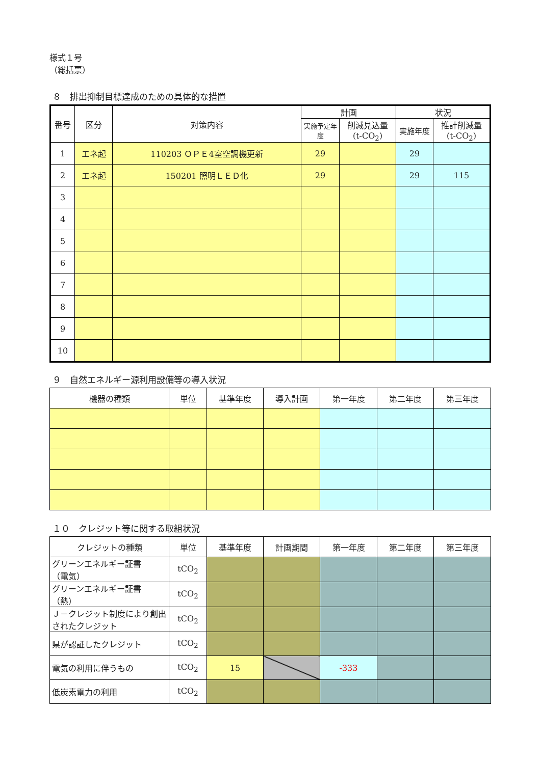様式１号
（総括票）
８　排出抑制目標達成のための具体的な措置
| 番号 | 区分 | 対策内容 | 計画 | | 状況 | |
| --- | --- | --- | --- | --- | --- | --- |
| | | | 実施予定年度 | 削減見込量 (t-CO<sub>2</sub>) | 実施年度 | 推計削減量 (t-CO<sub>2</sub>) |
| 1 | エネ起 | 110203 ＯＰＥ4室空調機更新 | 29 | | 29 | |
| 2 | エネ起 | 150201 照明ＬＥＤ化 | 29 | | 29 | 115 |
| 3 | | | | | | |
| 4 | | | | | | |
| 5 | | | | | | |
| 6 | | | | | | |
| 7 | | | | | | |
| 8 | | | | | | |
| 9 | | | | | | |
| 10 | | | | | | |
９　自然エネルギー源利用設備等の導入状況
| 機器の種類 | 単位 | 基準年度 | 導入計画 | 第一年度 | 第二年度 | 第三年度 |
| --- | --- | --- | --- | --- | --- | --- |
１０　クレジット等に関する取組状況
| クレジットの種類 | 単位 | 基準年度 | 計画期間 | 第一年度 | 第二年度 | 第三年度 |
| --- | --- | --- | --- | --- | --- | --- |
| グリーンエネルギー証書 （電気） | tCO<sub>2</sub> | | | | | |
| グリーンエネルギー証書 （熱） | tCO<sub>2</sub> | | | | | |
| Ｊ－クレジット制度により創出されたクレジット | tCO<sub>2</sub> | | | | | |
| 県が認証したクレジット | tCO<sub>2</sub> | | | | | |
| 電気の利用に伴うもの | tCO<sub>2</sub> | 15 | | -333 | | |
| 低炭素電力の利用 | tCO<sub>2</sub> | | | | | |